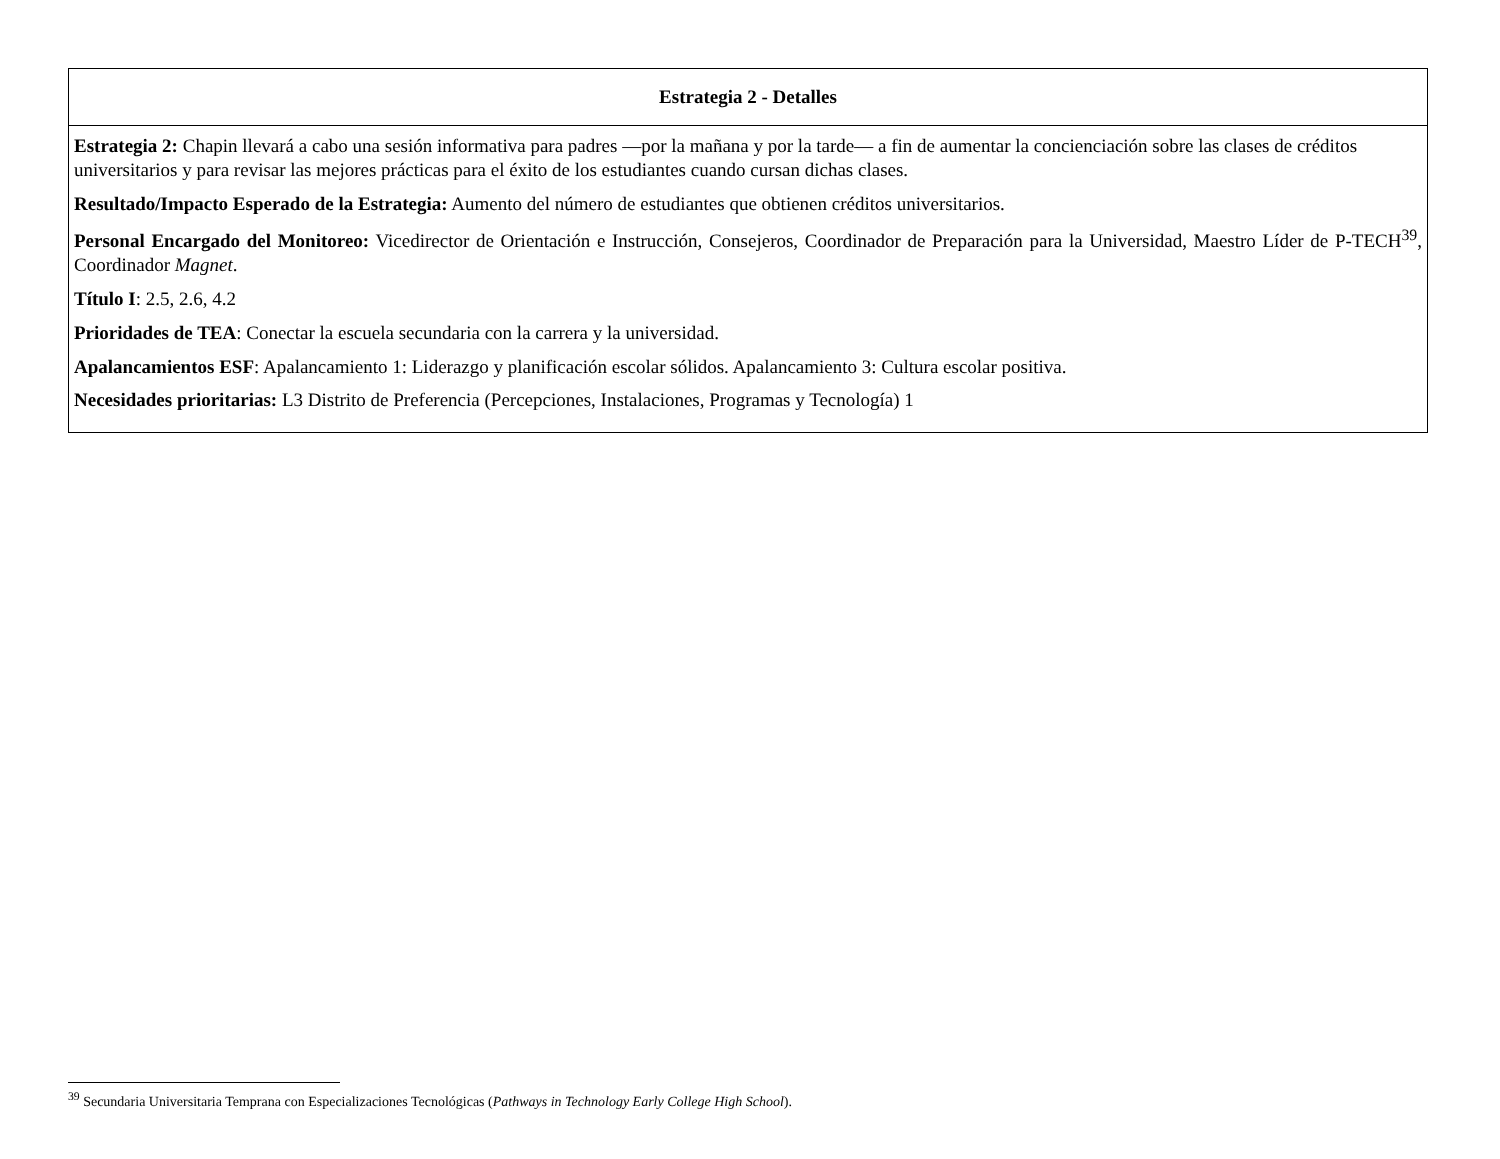| Estrategia 2 - Detalles |
| --- |
| Estrategia 2: Chapin llevará a cabo una sesión informativa para padres —por la mañana y por la tarde— a fin de aumentar la concienciación sobre las clases de créditos universitarios y para revisar las mejores prácticas para el éxito de los estudiantes cuando cursan dichas clases. Resultado/Impacto Esperado de la Estrategia: Aumento del número de estudiantes que obtienen créditos universitarios. Personal Encargado del Monitoreo: Vicedirector de Orientación e Instrucción, Consejeros, Coordinador de Preparación para la Universidad, Maestro Líder de P-TECH<sup>39</sup>, Coordinador Magnet . Título I : 2.5, 2.6, 4.2 Prioridades de TEA : Conectar la escuela secundaria con la carrera y la universidad. Apalancamientos ESF : Apalancamiento 1: Liderazgo y planificación escolar sólidos. Apalancamiento 3: Cultura escolar positiva. Necesidades prioritarias: L3 Distrito de Preferencia (Percepciones, Instalaciones, Programas y Tecnología) 1 |
<sup>39</sup> Secundaria Universitaria Temprana con Especializaciones Tecnológicas (Pathways in Technology Early College High School).